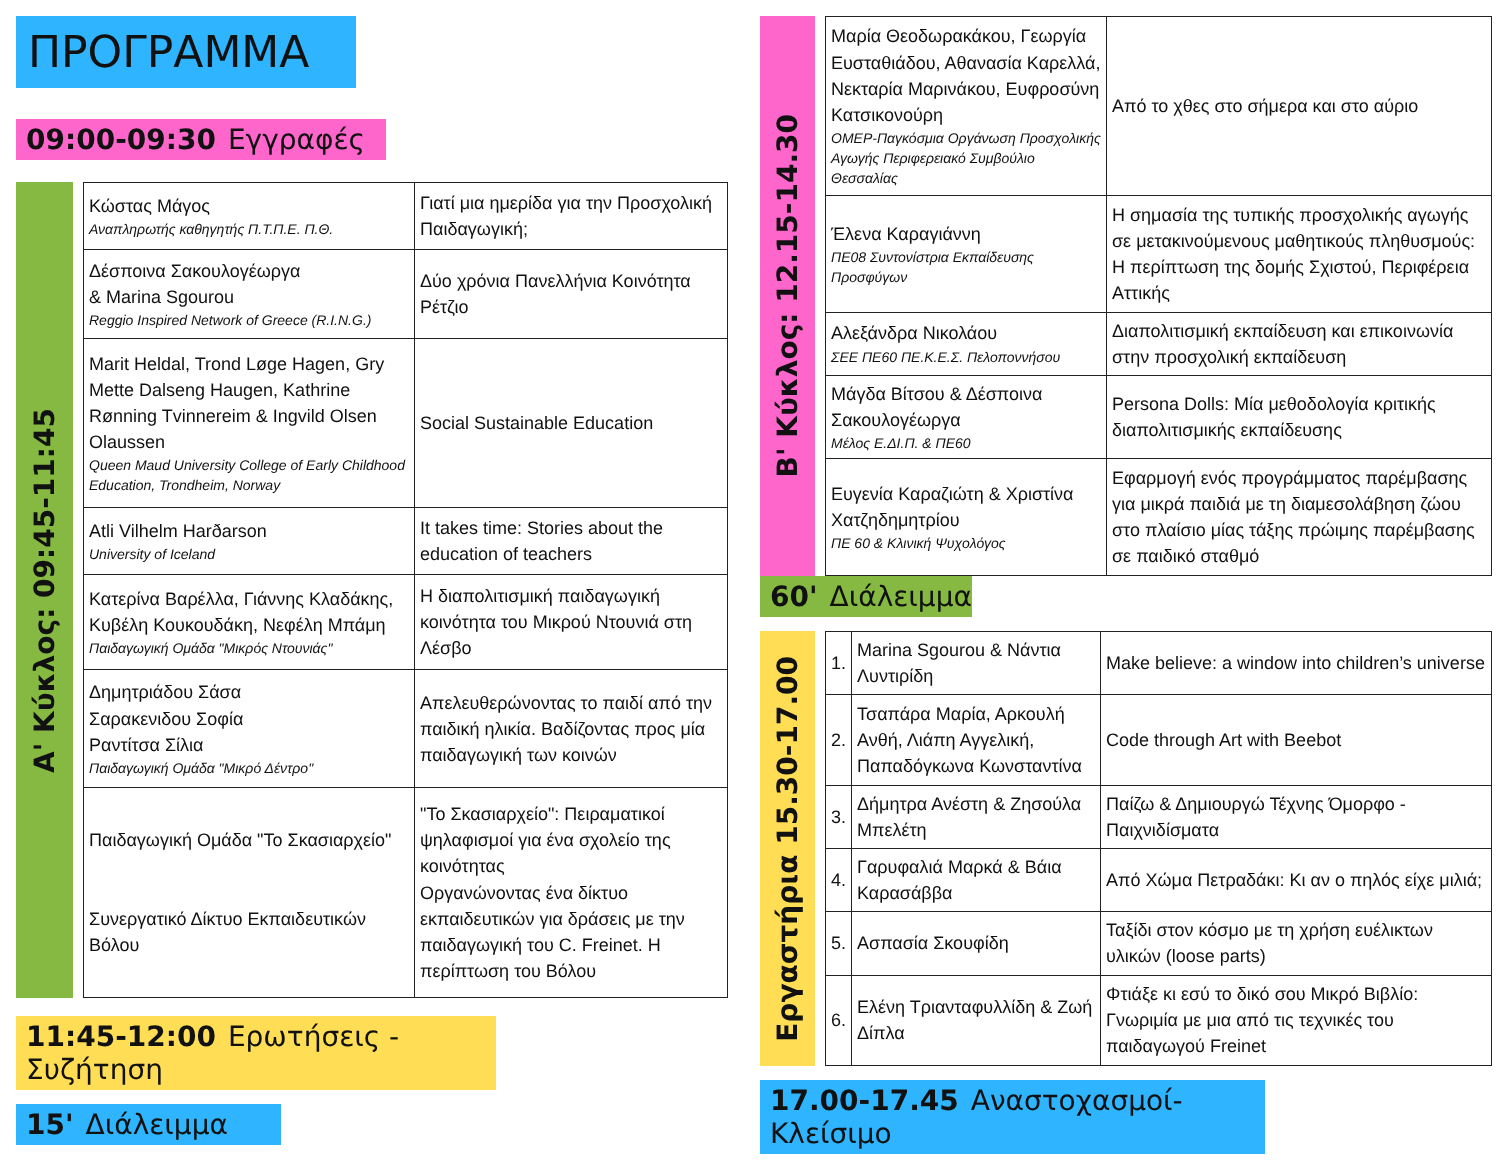ΠΡΟΓΡΑΜΜΑ
09:00-09:30 Εγγραφές
Α' Κύκλος: 09:45-11:45
| Κώστας Μάγος Αναπληρωτής καθηγητής Π.Τ.Π.Ε. Π.Θ. | Γιατί μια ημερίδα για την Προσχολική Παιδαγωγική; |
| Δέσποινα Σακουλογέωργα & Marina Sgourou Reggio Inspired Network of Greece (R.I.N.G.) | Δύο χρόνια Πανελλήνια Κοινότητα Ρέτζιο |
| Marit Heldal, Trond Løge Hagen, Gry Mette Dalseng Haugen, Kathrine Rønning Tvinnereim & Ingvild Olsen Olaussen Queen Maud University College of Early Childhood Education, Trondheim, Norway | Social Sustainable Education |
| Atli Vilhelm Harðarson University of Iceland | It takes time: Stories about the education of teachers |
| Κατερίνα Βαρέλλα, Γιάννης Κλαδάκης, Κυβέλη Κουκουδάκη, Νεφέλη Μπάμη Παιδαγωγική Ομάδα "Μικρός Ντουνιάς" | Η διαπολιτισμική παιδαγωγική κοινότητα του Μικρού Ντουνιά στη Λέσβο |
| Δημητριάδου Σάσα Σαρακενιδου Σοφία Ραντίτσα Σίλια Παιδαγωγική Ομάδα "Μικρό Δέντρο" | Απελευθερώνοντας το παιδί από την παιδική ηλικία. Βαδίζοντας προς μία παιδαγωγική των κοινών |
| Παιδαγωγική Ομάδα "Το Σκασιαρχείο" Συνεργατικό Δίκτυο Εκπαιδευτικών Βόλου | "Το Σκασιαρχείο": Πειραματικοί ψηλαφισμοί για ένα σχολείο της κοινότητας Οργανώνοντας ένα δίκτυο εκπαιδευτικών για δράσεις με την παιδαγωγική του C. Freinet. Η περίπτωση του Βόλου |
11:45-12:00 Ερωτήσεις - Συζήτηση
15' Διάλειμμα
Β' Κύκλος: 12.15-14.30
| Μαρία Θεοδωρακάκου, Γεωργία Ευσταθιάδου, Αθανασία Καρελλά, Νεκταρία Μαρινάκου, Ευφροσύνη Κατσικονούρη ΟΜΕΡ-Παγκόσμια Οργάνωση Προσχολικής Αγωγής Περιφερειακό Συμβούλιο Θεσσαλίας | Από το χθες στο σήμερα και στο αύριο |
| Έλενα Καραγιάννη ΠΕ08 Συντονίστρια Εκπαίδευσης Προσφύγων | Η σημασία της τυπικής προσχολικής αγωγής σε μετακινούμενους μαθητικούς πληθυσμούς: Η περίπτωση της δομής Σχιστού, Περιφέρεια Αττικής |
| Αλεξάνδρα Νικολάου ΣΕΕ ΠΕ60 ΠΕ.Κ.Ε.Σ. Πελοποννήσου | Διαπολιτισμική εκπαίδευση και επικοινωνία στην προσχολική εκπαίδευση |
| Μάγδα Βίτσου & Δέσποινα Σακουλογέωργα Μέλος Ε.ΔΙ.Π. & ΠΕ60 | Persona Dolls: Μία μεθοδολογία κριτικής διαπολιτισμικής εκπαίδευσης |
| Ευγενία Καραζιώτη & Χριστίνα Χατζηδημητρίου ΠΕ 60 & Κλινική Ψυχολόγος | Εφαρμογή ενός προγράμματος παρέμβασης για μικρά παιδιά με τη διαμεσολάβηση ζώου στο πλαίσιο μίας τάξης πρώιμης παρέμβασης σε παιδικό σταθμό |
60' Διάλειμμα
Εργαστήρια 15.30-17.00
| 1. | Marina Sgourou & Νάντια Λυντιρίδη | Make believe: a window into children’s universe |
| 2. | Τσαπάρα Μαρία, Αρκουλή Ανθή, Λιάπη Αγγελική, Παπαδόγκωνα Κωνσταντίνα | Code through Art with Beebot |
| 3. | Δήμητρα Ανέστη & Ζησούλα Μπελέτη | Παίζω & Δημιουργώ Τέχνης Όμορφο - Παιχνιδίσματα |
| 4. | Γαρυφαλιά Μαρκά & Βάια Καρασάββα | Από Χώμα Πετραδάκι: Κι αν ο πηλός είχε μιλιά; |
| 5. | Ασπασία Σκουφίδη | Ταξίδι στον κόσμο με τη χρήση ευέλικτων υλικών (loose parts) |
| 6. | Ελένη Τριανταφυλλίδη & Ζωή Δίπλα | Φτιάξε κι εσύ το δικό σου Μικρό Βιβλίο: Γνωριμία με μια από τις τεχνικές του παιδαγωγού Freinet |
17.00-17.45 Αναστοχασμοί- Κλείσιμο